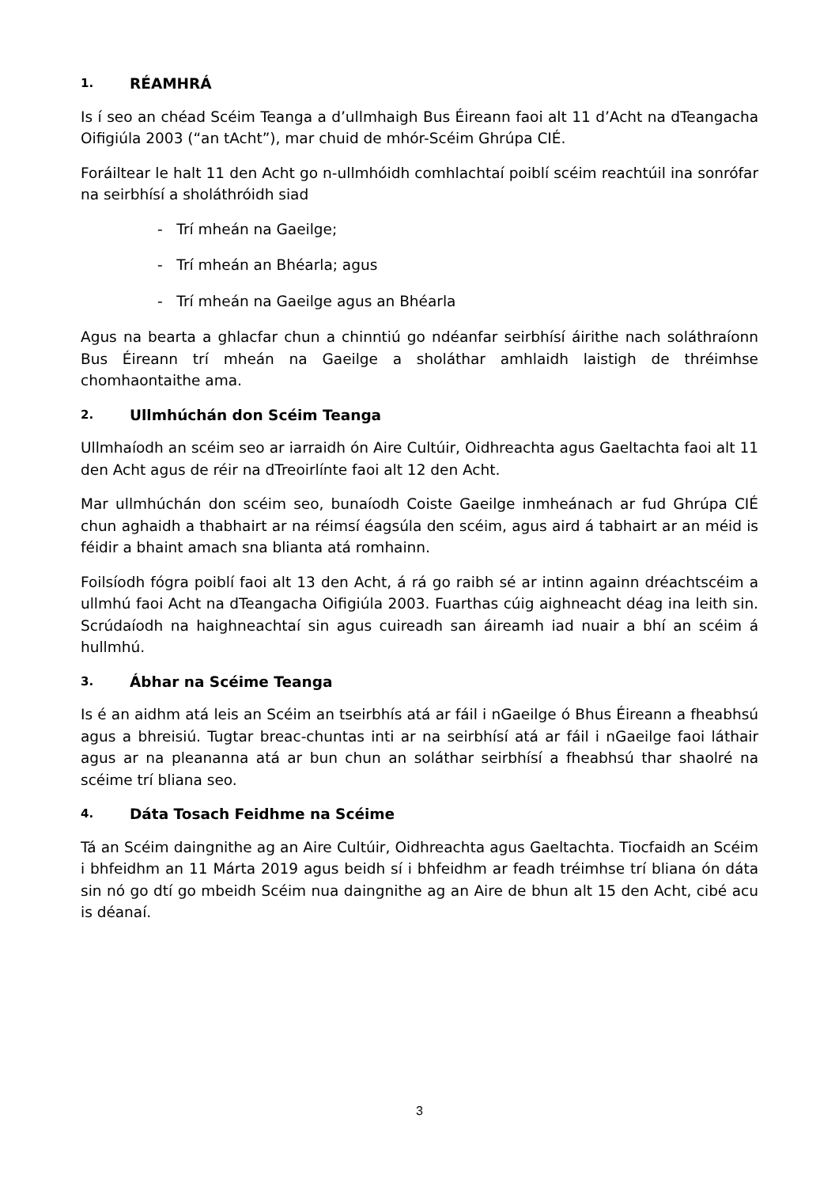1. RÉAMHRÁ
Is í seo an chéad Scéim Teanga a d’ullmhaigh Bus Éireann faoi alt 11 d’Acht na dTeangacha Oifigiúla 2003 (“an tAcht”), mar chuid de mhór-Scéim Ghrúpa CIÉ.
Foráiltear le halt 11 den Acht go n-ullmhóidh comhlachtaí poiblí scéim reachtúil ina sonrófar na seirbhísí a sholáthróidh siad
- Trí mheán na Gaeilge;
- Trí mheán an Bhéarla; agus
- Trí mheán na Gaeilge agus an Bhéarla
Agus na bearta a ghlacfar chun a chinntiú go ndéanfar seirbhísí áirithe nach soláthraíonn Bus Éireann trí mheán na Gaeilge a sholáthar amhlaidh laistigh de thréimhse chomhaontaithe ama.
2. Ullmhúchán don Scéim Teanga
Ullmhaíodh an scéim seo ar iarraidh ón Aire Cultúir, Oidhreachta agus Gaeltachta faoi alt 11 den Acht agus de réir na dTreoirlínte faoi alt 12 den Acht.
Mar ullmhúchán don scéim seo, bunaíodh Coiste Gaeilge inmheánach ar fud Ghrúpa CIÉ chun aghaidh a thabhairt ar na réimsí éagsúla den scéim, agus aird á tabhairt ar an méid is féidir a bhaint amach sna blianta atá romhainn.
Foilsíodh fógra poiblí faoi alt 13 den Acht, á rá go raibh sé ar intinn againn dréachtscéim a ullmhú faoi Acht na dTeangacha Oifigiúla 2003. Fuarthas cúig aighneacht déag ina leith sin. Scrúdaíodh na haighneachtaí sin agus cuireadh san áireamh iad nuair a bhí an scéim á hullmhú.
3. Ábhar na Scéime Teanga
Is é an aidhm atá leis an Scéim an tseirbhís atá ar fáil i nGaeilge ó Bhus Éireann a fheabhsú agus a bhreisiú. Tugtar breac-chuntas inti ar na seirbhísí atá ar fáil i nGaeilge faoi láthair agus ar na pleananna atá ar bun chun an soláthar seirbhísí a fheabhsú thar shaolré na scéime trí bliana seo.
4. Dáta Tosach Feidhme na Scéime
Tá an Scéim daingnithe ag an Aire Cultúir, Oidhreachta agus Gaeltachta. Tiocfaidh an Scéim i bhfeidhm an 11 Márta 2019 agus beidh sí i bhfeidhm ar feadh tréimhse trí bliana ón dáta sin nó go dtí go mbeidh Scéim nua daingnithe ag an Aire de bhun alt 15 den Acht, cibé acu is déanaí.
3